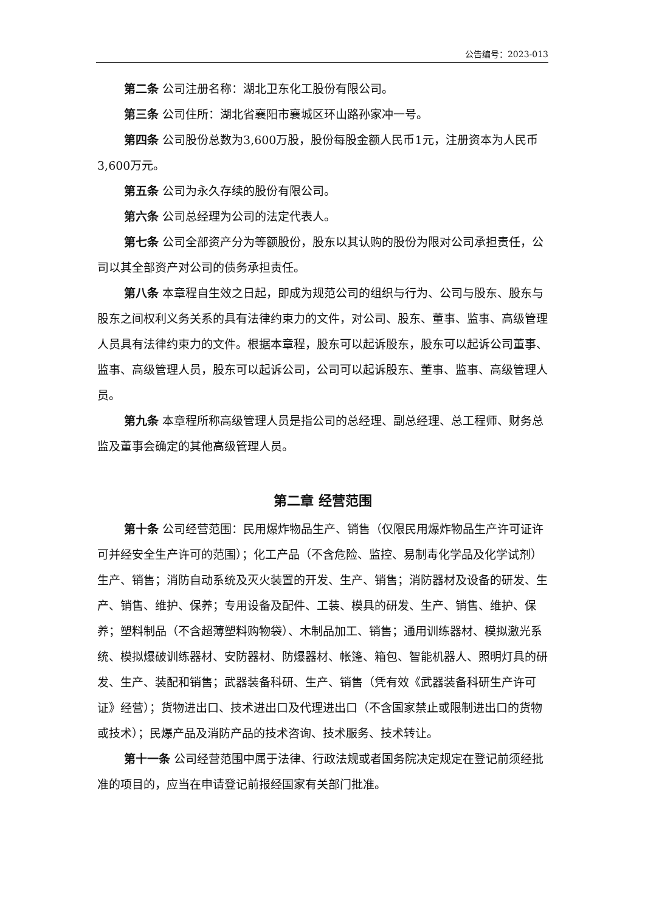公告编号：2023-013
第二条 公司注册名称：湖北卫东化工股份有限公司。
第三条 公司住所：湖北省襄阳市襄城区环山路孙家冲一号。
第四条 公司股份总数为3,600万股，股份每股金额人民币1元，注册资本为人民币3,600万元。
第五条 公司为永久存续的股份有限公司。
第六条 公司总经理为公司的法定代表人。
第七条 公司全部资产分为等额股份，股东以其认购的股份为限对公司承担责任，公司以其全部资产对公司的债务承担责任。
第八条 本章程自生效之日起，即成为规范公司的组织与行为、公司与股东、股东与股东之间权利义务关系的具有法律约束力的文件，对公司、股东、董事、监事、高级管理人员具有法律约束力的文件。根据本章程，股东可以起诉股东，股东可以起诉公司董事、监事、高级管理人员，股东可以起诉公司，公司可以起诉股东、董事、监事、高级管理人员。
第九条 本章程所称高级管理人员是指公司的总经理、副总经理、总工程师、财务总监及董事会确定的其他高级管理人员。
第二章 经营范围
第十条 公司经营范围：民用爆炸物品生产、销售（仅限民用爆炸物品生产许可证许可并经安全生产许可的范围）；化工产品（不含危险、监控、易制毒化学品及化学试剂）生产、销售；消防自动系统及灭火装置的开发、生产、销售；消防器材及设备的研发、生产、销售、维护、保养；专用设备及配件、工装、模具的研发、生产、销售、维护、保养；塑料制品（不含超薄塑料购物袋）、木制品加工、销售；通用训练器材、模拟激光系统、模拟爆破训练器材、安防器材、防爆器材、帐篷、箱包、智能机器人、照明灯具的研发、生产、装配和销售；武器装备科研、生产、销售（凭有效《武器装备科研生产许可证》经营）；货物进出口、技术进出口及代理进出口（不含国家禁止或限制进出口的货物或技术）；民爆产品及消防产品的技术咨询、技术服务、技术转让。
第十一条 公司经营范围中属于法律、行政法规或者国务院决定规定在登记前须经批准的项目的，应当在申请登记前报经国家有关部门批准。